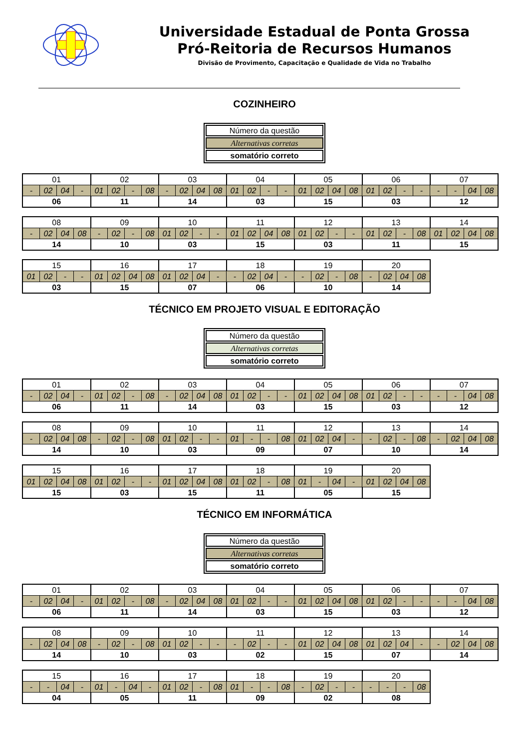Universidade Estadual de Ponta Grossa
Pró-Reitoria de Recursos Humanos
Divisão de Provimento, Capacitação e Qualidade de Vida no Trabalho
COZINHEIRO
| Número da questão |
| Alternativas corretas |
| somatório correto |
| 01 | | | | 02 | | | | 03 | | | | 04 | | | | 05 | | | | 06 | | | | 07 | | | |
| - | 02 | 04 | - | 01 | 02 | - | 08 | - | 02 | 04 | 08 | 01 | 02 | - | - | 01 | 02 | 04 | 08 | 01 | 02 | - | - | - | - | 04 | 08 |
| 06 | | | | 11 | | | | 14 | | | | 03 | | | | 15 | | | | 03 | | | | 12 | | | |
| 08 | | | | 09 | | | | 10 | | | | 11 | | | | 12 | | | | 13 | | | | 14 | | | |
| - | 02 | 04 | 08 | - | 02 | - | 08 | 01 | 02 | - | - | 01 | 02 | 04 | 08 | 01 | 02 | - | - | 01 | 02 | - | 08 | 01 | 02 | 04 | 08 |
| 14 | | | | 10 | | | | 03 | | | | 15 | | | | 03 | | | | 11 | | | | 15 | | | |
| 15 | | | | 16 | | | | 17 | | | | 18 | | | | 19 | | | | 20 | | | |
| 01 | 02 | - | - | 01 | 02 | 04 | 08 | 01 | 02 | 04 | - | - | 02 | 04 | - | - | 02 | - | 08 | - | 02 | 04 | 08 |
| 03 | | | | 15 | | | | 07 | | | | 06 | | | | 10 | | | | 14 | | | |
TÉCNICO EM PROJETO VISUAL E EDITORAÇÃO
| Número da questão |
| Alternativas corretas |
| somatório correto |
| 01 | | | | 02 | | | | 03 | | | | 04 | | | | 05 | | | | 06 | | | | 07 | | | |
| - | 02 | 04 | - | 01 | 02 | - | 08 | - | 02 | 04 | 08 | 01 | 02 | - | - | 01 | 02 | 04 | 08 | 01 | 02 | - | - | - | - | 04 | 08 |
| 06 | | | | 11 | | | | 14 | | | | 03 | | | | 15 | | | | 03 | | | | 12 | | | |
| 08 | | | | 09 | | | | 10 | | | | 11 | | | | 12 | | | | 13 | | | | 14 | | | |
| - | 02 | 04 | 08 | - | 02 | - | 08 | 01 | 02 | - | - | 01 | - | - | 08 | 01 | 02 | 04 | - | - | 02 | - | 08 | - | 02 | 04 | 08 |
| 14 | | | | 10 | | | | 03 | | | | 09 | | | | 07 | | | | 10 | | | | 14 | | | |
| 15 | | | | 16 | | | | 17 | | | | 18 | | | | 19 | | | | 20 | | | |
| 01 | 02 | 04 | 08 | 01 | 02 | - | - | 01 | 02 | 04 | 08 | 01 | 02 | - | 08 | 01 | - | 04 | - | 01 | 02 | 04 | 08 |
| 15 | | | | 03 | | | | 15 | | | | 11 | | | | 05 | | | | 15 | | | |
TÉCNICO EM INFORMÁTICA
| Número da questão |
| Alternativas corretas |
| somatório correto |
| 01 | | | | 02 | | | | 03 | | | | 04 | | | | 05 | | | | 06 | | | | 07 | | | |
| - | 02 | 04 | - | 01 | 02 | - | 08 | - | 02 | 04 | 08 | 01 | 02 | - | - | 01 | 02 | 04 | 08 | 01 | 02 | - | - | - | - | 04 | 08 |
| 06 | | | | 11 | | | | 14 | | | | 03 | | | | 15 | | | | 03 | | | | 12 | | | |
| 08 | | | | 09 | | | | 10 | | | | 11 | | | | 12 | | | | 13 | | | | 14 | | | |
| - | 02 | 04 | 08 | - | 02 | - | 08 | 01 | 02 | - | - | - | 02 | - | - | 01 | 02 | 04 | 08 | 01 | 02 | 04 | - | - | 02 | 04 | 08 |
| 14 | | | | 10 | | | | 03 | | | | 02 | | | | 15 | | | | 07 | | | | 14 | | | |
| 15 | | | | 16 | | | | 17 | | | | 18 | | | | 19 | | | | 20 | | | |
| - | - | 04 | - | 01 | - | 04 | - | 01 | 02 | - | 08 | 01 | - | - | 08 | - | 02 | - | - | - | - | - | 08 |
| 04 | | | | 05 | | | | 11 | | | | 09 | | | | 02 | | | | 08 | | | |